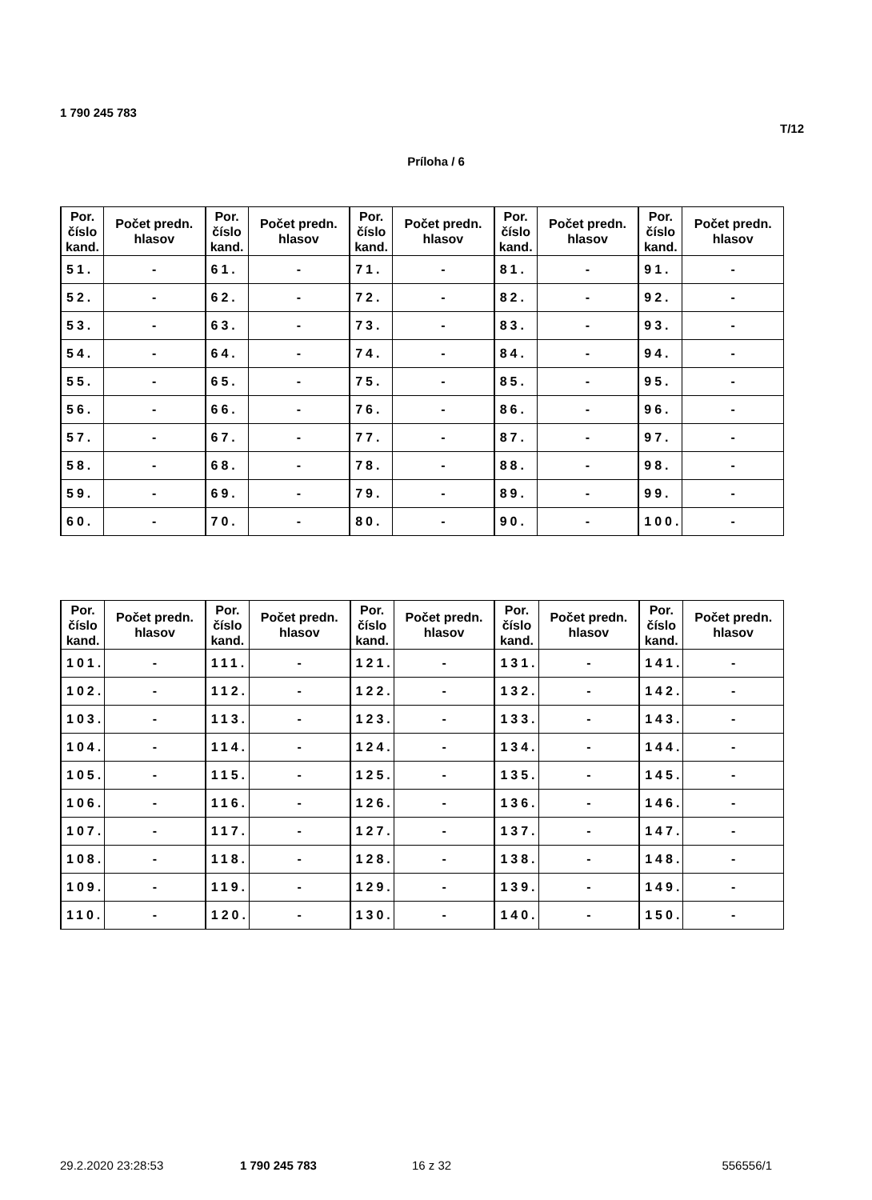1 790 245 783
T/12
Príloha / 6
| Por. číslo kand. | Počet predn. hlasov | Por. číslo kand. | Počet predn. hlasov | Por. číslo kand. | Počet predn. hlasov | Por. číslo kand. | Počet predn. hlasov | Por. číslo kand. | Počet predn. hlasov |
| --- | --- | --- | --- | --- | --- | --- | --- | --- | --- |
| 51. | - | 61. | - | 71. | - | 81. | - | 91. | - |
| 52. | - | 62. | - | 72. | - | 82. | - | 92. | - |
| 53. | - | 63. | - | 73. | - | 83. | - | 93. | - |
| 54. | - | 64. | - | 74. | - | 84. | - | 94. | - |
| 55. | - | 65. | - | 75. | - | 85. | - | 95. | - |
| 56. | - | 66. | - | 76. | - | 86. | - | 96. | - |
| 57. | - | 67. | - | 77. | - | 87. | - | 97. | - |
| 58. | - | 68. | - | 78. | - | 88. | - | 98. | - |
| 59. | - | 69. | - | 79. | - | 89. | - | 99. | - |
| 60. | - | 70. | - | 80. | - | 90. | - | 100. | - |
| Por. číslo kand. | Počet predn. hlasov | Por. číslo kand. | Počet predn. hlasov | Por. číslo kand. | Počet predn. hlasov | Por. číslo kand. | Počet predn. hlasov | Por. číslo kand. | Počet predn. hlasov |
| --- | --- | --- | --- | --- | --- | --- | --- | --- | --- |
| 101. | - | 111. | - | 121. | - | 131. | - | 141. | - |
| 102. | - | 112. | - | 122. | - | 132. | - | 142. | - |
| 103. | - | 113. | - | 123. | - | 133. | - | 143. | - |
| 104. | - | 114. | - | 124. | - | 134. | - | 144. | - |
| 105. | - | 115. | - | 125. | - | 135. | - | 145. | - |
| 106. | - | 116. | - | 126. | - | 136. | - | 146. | - |
| 107. | - | 117. | - | 127. | - | 137. | - | 147. | - |
| 108. | - | 118. | - | 128. | - | 138. | - | 148. | - |
| 109. | - | 119. | - | 129. | - | 139. | - | 149. | - |
| 110. | - | 120. | - | 130. | - | 140. | - | 150. | - |
29.2.2020 23:28:53 1 790 245 783 16 z 32 556556/1